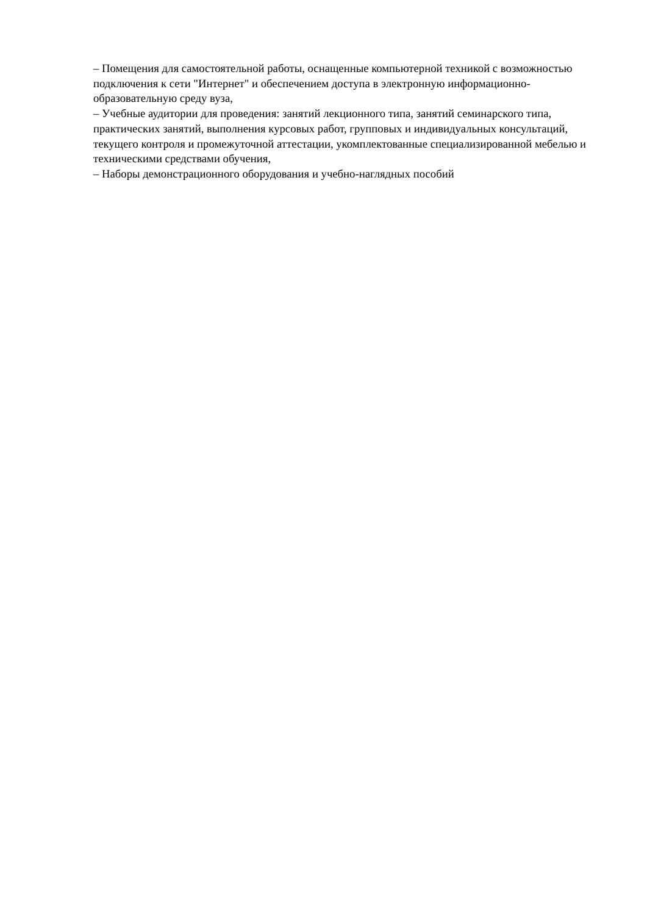– Помещения для самостоятельной работы, оснащенные компьютерной техникой с возможностью подключения к сети "Интернет" и обеспечением доступа в электронную информационно-образовательную среду вуза,
– Учебные аудитории для проведения: занятий лекционного типа, занятий семинарского типа, практических занятий, выполнения курсовых работ, групповых и индивидуальных консультаций, текущего контроля и промежуточной аттестации, укомплектованные специализированной мебелью и техническими средствами обучения,
– Наборы демонстрационного оборудования и учебно-наглядных пособий